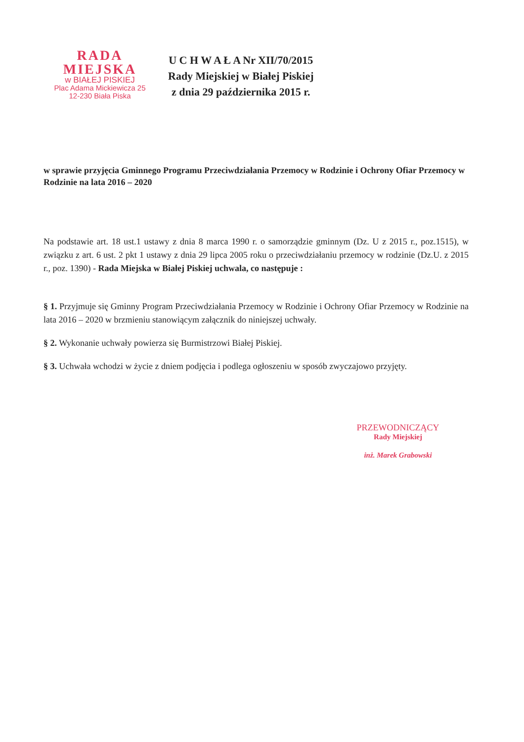RADA MIEJSKA
w BIAŁEJ PISKIEJ
Plac Adama Mickiewicza 25
12-230 Biała Piska
U C H W A Ł A Nr XII/70/2015
Rady Miejskiej w Białej Piskiej
z dnia 29 października 2015 r.
w sprawie przyjęcia Gminnego Programu Przeciwdziałania Przemocy w Rodzinie i Ochrony Ofiar Przemocy w Rodzinie na lata 2016 – 2020
Na podstawie art. 18 ust.1 ustawy z dnia 8 marca 1990 r. o samorządzie gminnym (Dz. U z 2015 r., poz.1515), w związku z art. 6 ust. 2 pkt 1 ustawy z dnia 29 lipca 2005 roku o przeciwdziałaniu przemocy w rodzinie (Dz.U. z 2015 r., poz. 1390) - Rada Miejska w Białej Piskiej uchwala, co następuje :
§ 1. Przyjmuje się Gminny Program Przeciwdziałania Przemocy w Rodzinie i Ochrony Ofiar Przemocy w Rodzinie na lata 2016 – 2020 w brzmieniu stanowiącym załącznik do niniejszej uchwały.
§ 2. Wykonanie uchwały powierza się Burmistrzowi Białej Piskiej.
§ 3. Uchwała wchodzi w życie z dniem podjęcia i podlega ogłoszeniu w sposób zwyczajowo przyjęty.
PRZEWODNICZĄCY
Rady Miejskiej
inż. Marek Grabowski